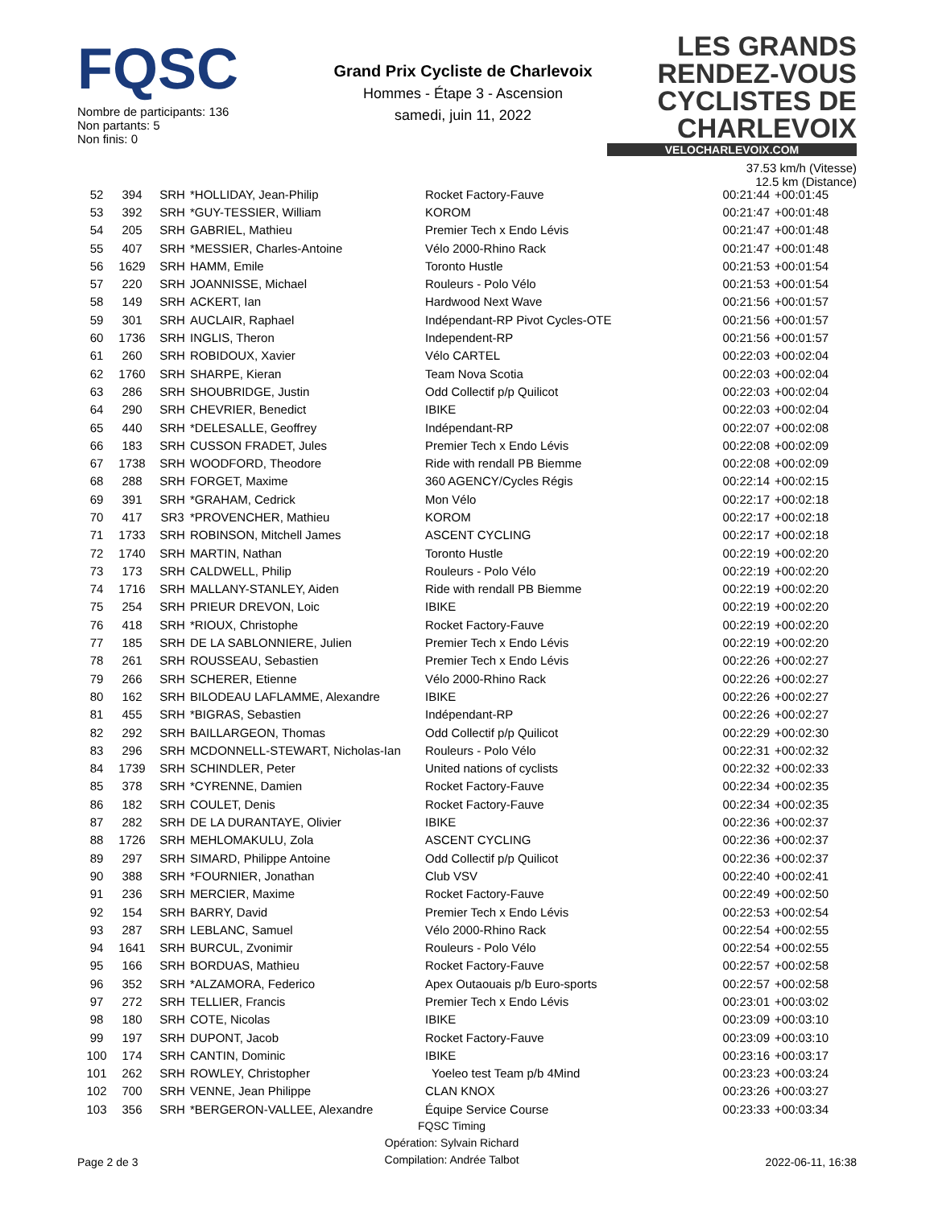FQSC
Nombre de participants: 136
Non partants: 5
Non finis: 0
Grand Prix Cycliste de Charlevoix
Hommes - Étape 3 - Ascension
samedi, juin 11, 2022
LES GRANDS RENDEZ-VOUS CYCLISTES DE CHARLEVOIX
VELOCHARLEVOIX.COM
37.53 km/h (Vitesse)
12.5 km (Distance)
| 52 | 394 | SRH | *HOLLIDAY, Jean-Philip | Rocket Factory-Fauve | 00:21:44 | +00:01:45 |
| 53 | 392 | SRH | *GUY-TESSIER, William | KOROM | 00:21:47 | +00:01:48 |
| 54 | 205 | SRH | GABRIEL, Mathieu | Premier Tech x Endo Lévis | 00:21:47 | +00:01:48 |
| 55 | 407 | SRH | *MESSIER, Charles-Antoine | Vélo 2000-Rhino Rack | 00:21:47 | +00:01:48 |
| 56 | 1629 | SRH | HAMM, Emile | Toronto Hustle | 00:21:53 | +00:01:54 |
| 57 | 220 | SRH | JOANNISSE, Michael | Rouleurs - Polo Vélo | 00:21:53 | +00:01:54 |
| 58 | 149 | SRH | ACKERT, Ian | Hardwood Next Wave | 00:21:56 | +00:01:57 |
| 59 | 301 | SRH | AUCLAIR, Raphael | Indépendant-RP Pivot Cycles-OTE | 00:21:56 | +00:01:57 |
| 60 | 1736 | SRH | INGLIS, Theron | Independent-RP | 00:21:56 | +00:01:57 |
| 61 | 260 | SRH | ROBIDOUX, Xavier | Vélo CARTEL | 00:22:03 | +00:02:04 |
| 62 | 1760 | SRH | SHARPE, Kieran | Team Nova Scotia | 00:22:03 | +00:02:04 |
| 63 | 286 | SRH | SHOUBRIDGE, Justin | Odd Collectif p/p Quilicot | 00:22:03 | +00:02:04 |
| 64 | 290 | SRH | CHEVRIER, Benedict | IBIKE | 00:22:03 | +00:02:04 |
| 65 | 440 | SRH | *DELESALLE, Geoffrey | Indépendant-RP | 00:22:07 | +00:02:08 |
| 66 | 183 | SRH | CUSSON FRADET, Jules | Premier Tech x Endo Lévis | 00:22:08 | +00:02:09 |
| 67 | 1738 | SRH | WOODFORD, Theodore | Ride with rendall PB Biemme | 00:22:08 | +00:02:09 |
| 68 | 288 | SRH | FORGET, Maxime | 360 AGENCY/Cycles Régis | 00:22:14 | +00:02:15 |
| 69 | 391 | SRH | *GRAHAM, Cedrick | Mon Vélo | 00:22:17 | +00:02:18 |
| 70 | 417 | SR3 | *PROVENCHER, Mathieu | KOROM | 00:22:17 | +00:02:18 |
| 71 | 1733 | SRH | ROBINSON, Mitchell James | ASCENT CYCLING | 00:22:17 | +00:02:18 |
| 72 | 1740 | SRH | MARTIN, Nathan | Toronto Hustle | 00:22:19 | +00:02:20 |
| 73 | 173 | SRH | CALDWELL, Philip | Rouleurs - Polo Vélo | 00:22:19 | +00:02:20 |
| 74 | 1716 | SRH | MALLANY-STANLEY, Aiden | Ride with rendall PB Biemme | 00:22:19 | +00:02:20 |
| 75 | 254 | SRH | PRIEUR DREVON, Loic | IBIKE | 00:22:19 | +00:02:20 |
| 76 | 418 | SRH | *RIOUX, Christophe | Rocket Factory-Fauve | 00:22:19 | +00:02:20 |
| 77 | 185 | SRH | DE LA SABLONNIERE, Julien | Premier Tech x Endo Lévis | 00:22:19 | +00:02:20 |
| 78 | 261 | SRH | ROUSSEAU, Sebastien | Premier Tech x Endo Lévis | 00:22:26 | +00:02:27 |
| 79 | 266 | SRH | SCHERER, Etienne | Vélo 2000-Rhino Rack | 00:22:26 | +00:02:27 |
| 80 | 162 | SRH | BILODEAU LAFLAMME, Alexandre | IBIKE | 00:22:26 | +00:02:27 |
| 81 | 455 | SRH | *BIGRAS, Sebastien | Indépendant-RP | 00:22:26 | +00:02:27 |
| 82 | 292 | SRH | BAILLARGEON, Thomas | Odd Collectif p/p Quilicot | 00:22:29 | +00:02:30 |
| 83 | 296 | SRH | MCDONNELL-STEWART, Nicholas-Ian | Rouleurs - Polo Vélo | 00:22:31 | +00:02:32 |
| 84 | 1739 | SRH | SCHINDLER, Peter | United nations of cyclists | 00:22:32 | +00:02:33 |
| 85 | 378 | SRH | *CYRENNE, Damien | Rocket Factory-Fauve | 00:22:34 | +00:02:35 |
| 86 | 182 | SRH | COULET, Denis | Rocket Factory-Fauve | 00:22:34 | +00:02:35 |
| 87 | 282 | SRH | DE LA DURANTAYE, Olivier | IBIKE | 00:22:36 | +00:02:37 |
| 88 | 1726 | SRH | MEHLOMAKULU, Zola | ASCENT CYCLING | 00:22:36 | +00:02:37 |
| 89 | 297 | SRH | SIMARD, Philippe Antoine | Odd Collectif p/p Quilicot | 00:22:36 | +00:02:37 |
| 90 | 388 | SRH | *FOURNIER, Jonathan | Club VSV | 00:22:40 | +00:02:41 |
| 91 | 236 | SRH | MERCIER, Maxime | Rocket Factory-Fauve | 00:22:49 | +00:02:50 |
| 92 | 154 | SRH | BARRY, David | Premier Tech x Endo Lévis | 00:22:53 | +00:02:54 |
| 93 | 287 | SRH | LEBLANC, Samuel | Vélo 2000-Rhino Rack | 00:22:54 | +00:02:55 |
| 94 | 1641 | SRH | BURCUL, Zvonimir | Rouleurs - Polo Vélo | 00:22:54 | +00:02:55 |
| 95 | 166 | SRH | BORDUAS, Mathieu | Rocket Factory-Fauve | 00:22:57 | +00:02:58 |
| 96 | 352 | SRH | *ALZAMORA, Federico | Apex Outaouais p/b Euro-sports | 00:22:57 | +00:02:58 |
| 97 | 272 | SRH | TELLIER, Francis | Premier Tech x Endo Lévis | 00:23:01 | +00:03:02 |
| 98 | 180 | SRH | COTE, Nicolas | IBIKE | 00:23:09 | +00:03:10 |
| 99 | 197 | SRH | DUPONT, Jacob | Rocket Factory-Fauve | 00:23:09 | +00:03:10 |
| 100 | 174 | SRH | CANTIN, Dominic | IBIKE | 00:23:16 | +00:03:17 |
| 101 | 262 | SRH | ROWLEY, Christopher | Yoeleo test Team p/b 4Mind | 00:23:23 | +00:03:24 |
| 102 | 700 | SRH | VENNE, Jean Philippe | CLAN KNOX | 00:23:26 | +00:03:27 |
| 103 | 356 | SRH | *BERGERON-VALLEE, Alexandre | Équipe Service Course | 00:23:33 | +00:03:34 |
Page 2 de 3
FQSC Timing
Opération: Sylvain Richard
Compilation: Andrée Talbot
2022-06-11, 16:38